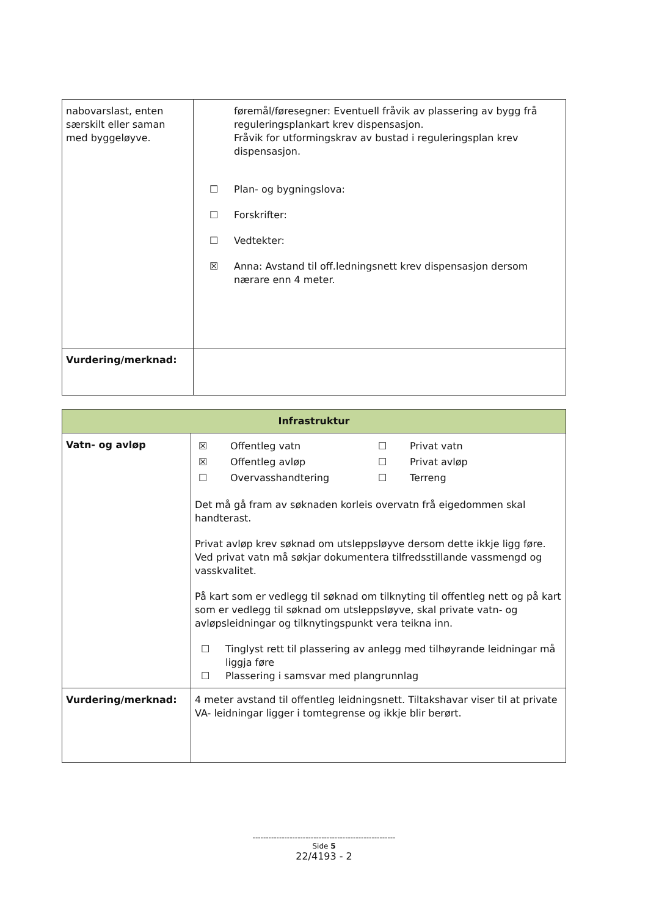| nabovarslast, enten særskilt eller saman med byggeløyve. | føremål/føresegner: Eventuell fråvik av plassering av bygg frå reguleringsplankart krev dispensasjon. Fråvik for utformingskrav av bustad i reguleringsplan krev dispensasjon. ☐ Plan- og bygningslova: ☐ Forskrifter: ☐ Vedtekter: ☒ Anna: Avstand til off.ledningsnett krev dispensasjon dersom nærare enn 4 meter. |
| Vurdering/merknad: | |
| Infrastruktur | |
| --- | --- |
| Vatn- og avløp | / ☒ / Offentleg vatn / ☐ / Privat vatn / / ☒ / Offentleg avløp / ☐ / Privat avløp / / ☐ / Overvasshandtering / ☐ / Terreng / Det må gå fram av søknaden korleis overvatn frå eigedommen skal handterast. Privat avløp krev søknad om utsleppsløyve dersom dette ikkje ligg føre. Ved privat vatn må søkjar dokumentera tilfredsstillande vassmengd og vasskvalitet. På kart som er vedlegg til søknad om tilknyting til offentleg nett og på kart som er vedlegg til søknad om utsleppsløyve, skal private vatn- og avløpsleidningar og tilknytingspunkt vera teikna inn. ☐ Tinglyst rett til plassering av anlegg med tilhøyrande leidningar må liggja føre ☐ Plassering i samsvar med plangrunnlag |
| Vurdering/merknad: | 4 meter avstand til offentleg leidningsnett. Tiltakshavar viser til at private VA- leidningar ligger i tomtegrense og ikkje blir berørt. |
------------------------------------------------------
Side 5
22/4193 - 2